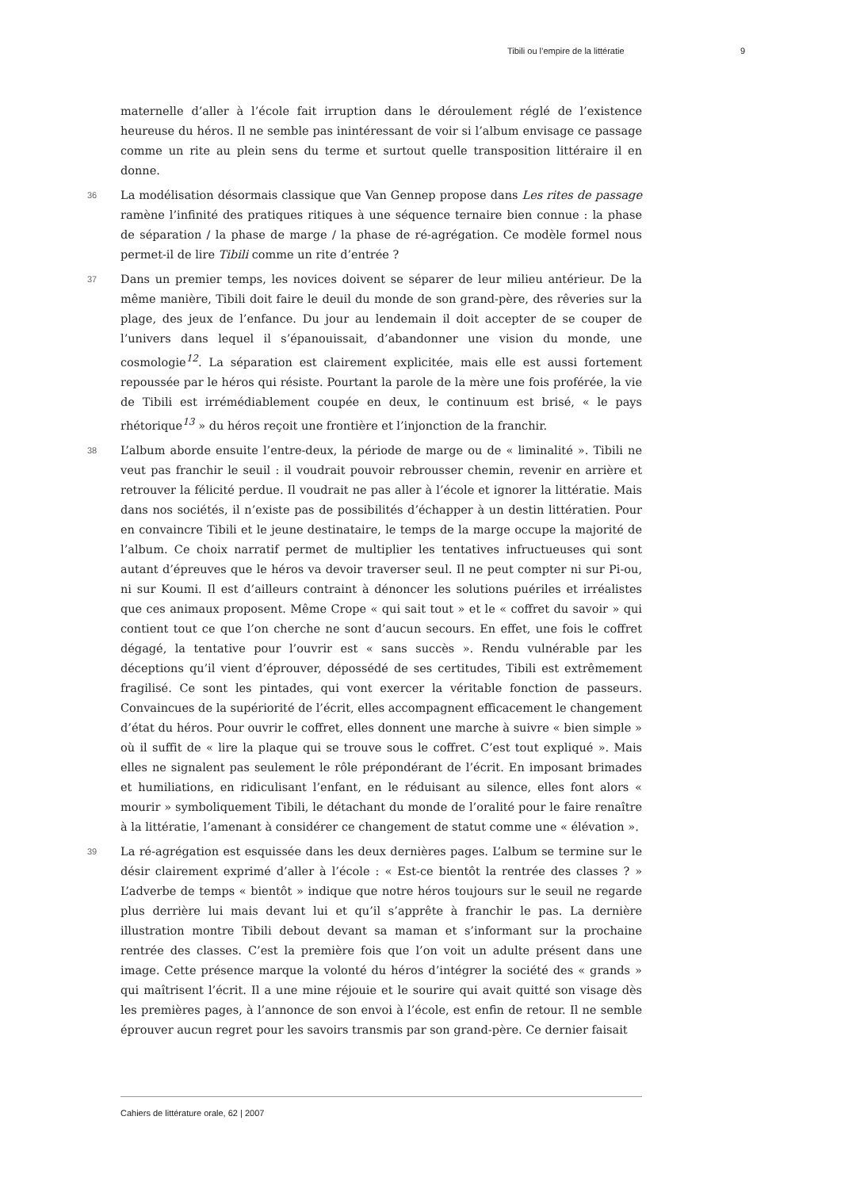Tibili ou l’empire de la littératie 9
maternelle d’aller à l’école fait irruption dans le déroulement réglé de l’existence heureuse du héros. Il ne semble pas inintéressant de voir si l’album envisage ce passage comme un rite au plein sens du terme et surtout quelle transposition littéraire il en donne.
36 La modélisation désormais classique que Van Gennep propose dans Les rites de passage ramène l’infinité des pratiques ritiques à une séquence ternaire bien connue : la phase de séparation / la phase de marge / la phase de ré-agrégation. Ce modèle formel nous permet-il de lire Tibili comme un rite d’entrée ?
37 Dans un premier temps, les novices doivent se séparer de leur milieu antérieur. De la même manière, Tibili doit faire le deuil du monde de son grand-père, des rêveries sur la plage, des jeux de l’enfance. Du jour au lendemain il doit accepter de se couper de l’univers dans lequel il s’épanouissait, d’abandonner une vision du monde, une cosmologie<sup>12</sup>. La séparation est clairement explicitée, mais elle est aussi fortement repoussée par le héros qui résiste. Pourtant la parole de la mère une fois proférée, la vie de Tibili est irrémédiablement coupée en deux, le continuum est brisé, « le pays rhétorique<sup>13</sup> » du héros reçoit une frontière et l’injonction de la franchir.
38 L’album aborde ensuite l’entre-deux, la période de marge ou de « liminalité ». Tibili ne veut pas franchir le seuil : il voudrait pouvoir rebrousser chemin, revenir en arrière et retrouver la félicité perdue. Il voudrait ne pas aller à l’école et ignorer la littératie. Mais dans nos sociétés, il n’existe pas de possibilités d’échapper à un destin littératien. Pour en convaincre Tibili et le jeune destinataire, le temps de la marge occupe la majorité de l’album. Ce choix narratif permet de multiplier les tentatives infructueuses qui sont autant d’épreuves que le héros va devoir traverser seul. Il ne peut compter ni sur Pi-ou, ni sur Koumi. Il est d’ailleurs contraint à dénoncer les solutions puériles et irréalistes que ces animaux proposent. Même Crope « qui sait tout » et le « coffret du savoir » qui contient tout ce que l’on cherche ne sont d’aucun secours. En effet, une fois le coffret dégagé, la tentative pour l’ouvrir est « sans succès ». Rendu vulnérable par les déceptions qu’il vient d’éprouver, dépossédé de ses certitudes, Tibili est extrêmement fragilisé. Ce sont les pintades, qui vont exercer la véritable fonction de passeurs. Convaincues de la supériorité de l’écrit, elles accompagnent efficacement le changement d’état du héros. Pour ouvrir le coffret, elles donnent une marche à suivre « bien simple » où il suffit de « lire la plaque qui se trouve sous le coffret. C’est tout expliqué ». Mais elles ne signalent pas seulement le rôle prépondérant de l’écrit. En imposant brimades et humiliations, en ridiculisant l’enfant, en le réduisant au silence, elles font alors « mourir » symboliquement Tibili, le détachant du monde de l’oralité pour le faire renaître à la littératie, l’amenant à considérer ce changement de statut comme une « élévation ».
39 La ré-agrégation est esquissée dans les deux dernières pages. L’album se termine sur le désir clairement exprimé d’aller à l’école : « Est-ce bientôt la rentrée des classes ? » L’adverbe de temps « bientôt » indique que notre héros toujours sur le seuil ne regarde plus derrière lui mais devant lui et qu’il s’apprête à franchir le pas. La dernière illustration montre Tibili debout devant sa maman et s’informant sur la prochaine rentrée des classes. C’est la première fois que l’on voit un adulte présent dans une image. Cette présence marque la volonté du héros d’intégrer la société des « grands » qui maîtrisent l’écrit. Il a une mine réjouie et le sourire qui avait quitté son visage dès les premières pages, à l’annonce de son envoi à l’école, est enfin de retour. Il ne semble éprouver aucun regret pour les savoirs transmis par son grand-père. Ce dernier faisait
Cahiers de littérature orale, 62 | 2007